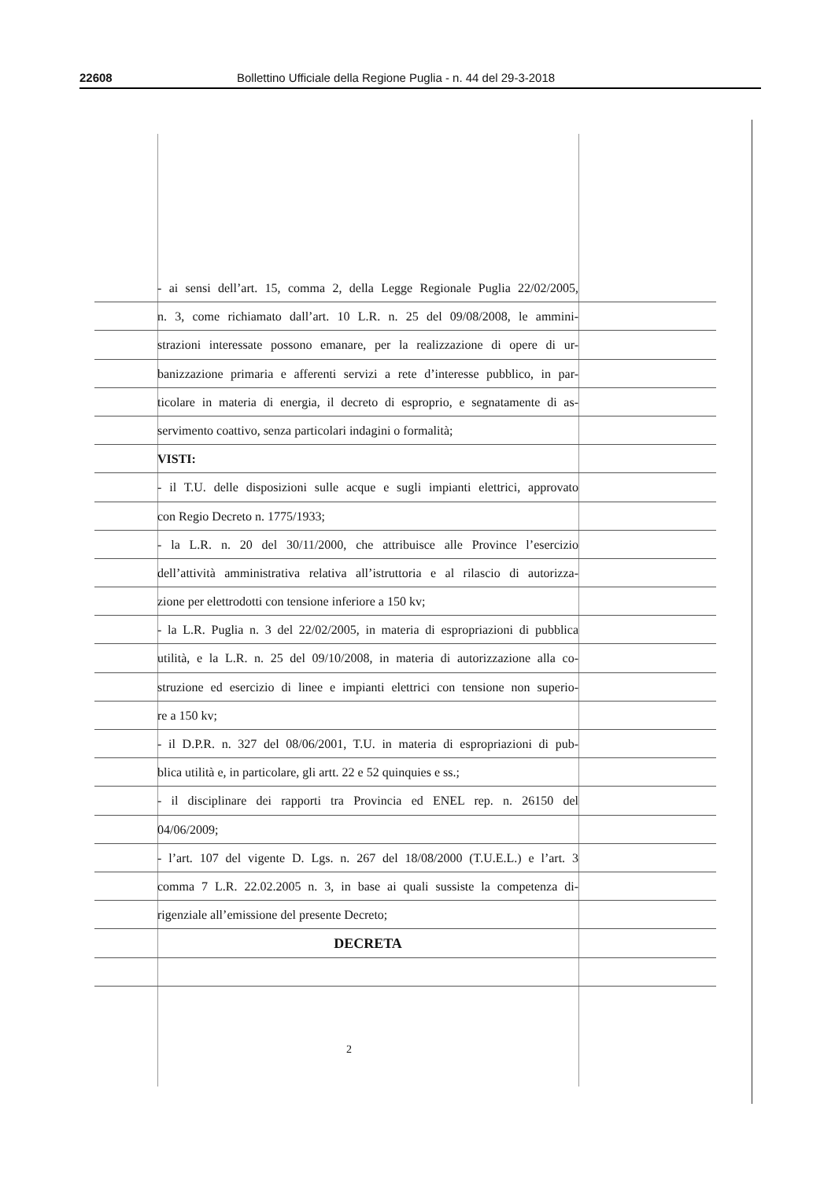22608 Bollettino Ufficiale della Regione Puglia - n. 44 del 29-3-2018
- ai sensi dell’art. 15, comma 2, della Legge Regionale Puglia 22/02/2005,
n. 3, come richiamato dall’art. 10 L.R. n. 25 del 09/08/2008, le ammini-
strazioni interessate possono emanare, per la realizzazione di opere di ur-
banizzazione primaria e afferenti servizi a rete d’interesse pubblico, in par-
ticolare in materia di energia, il decreto di esproprio, e segnatamente di as-
servimento coattivo, senza particolari indagini o formalità;
VISTI:
- il T.U. delle disposizioni sulle acque e sugli impianti elettrici, approvato
con Regio Decreto n. 1775/1933;
- la L.R. n. 20 del 30/11/2000, che attribuisce alle Province l’esercizio
dell’attività amministrativa relativa all’istruttoria e al rilascio di autorizza-
zione per elettrodotti con tensione inferiore a 150 kv;
- la L.R. Puglia n. 3 del 22/02/2005, in materia di espropriazioni di pubblica
utilità, e la L.R. n. 25 del 09/10/2008, in materia di autorizzazione alla co-
struzione ed esercizio di linee e impianti elettrici con tensione non superio-
re a 150 kv;
- il D.P.R. n. 327 del 08/06/2001, T.U. in materia di espropriazioni di pub-
blica utilità e, in particolare, gli artt. 22 e 52 quinquies e ss.;
- il disciplinare dei rapporti tra Provincia ed ENEL rep. n. 26150 del
04/06/2009;
- l’art. 107 del vigente D. Lgs. n. 267 del 18/08/2000 (T.U.E.L.) e l’art. 3
comma 7 L.R. 22.02.2005 n. 3, in base ai quali sussiste la competenza di-
rigenziale all’emissione del presente Decreto;
DECRETA
2